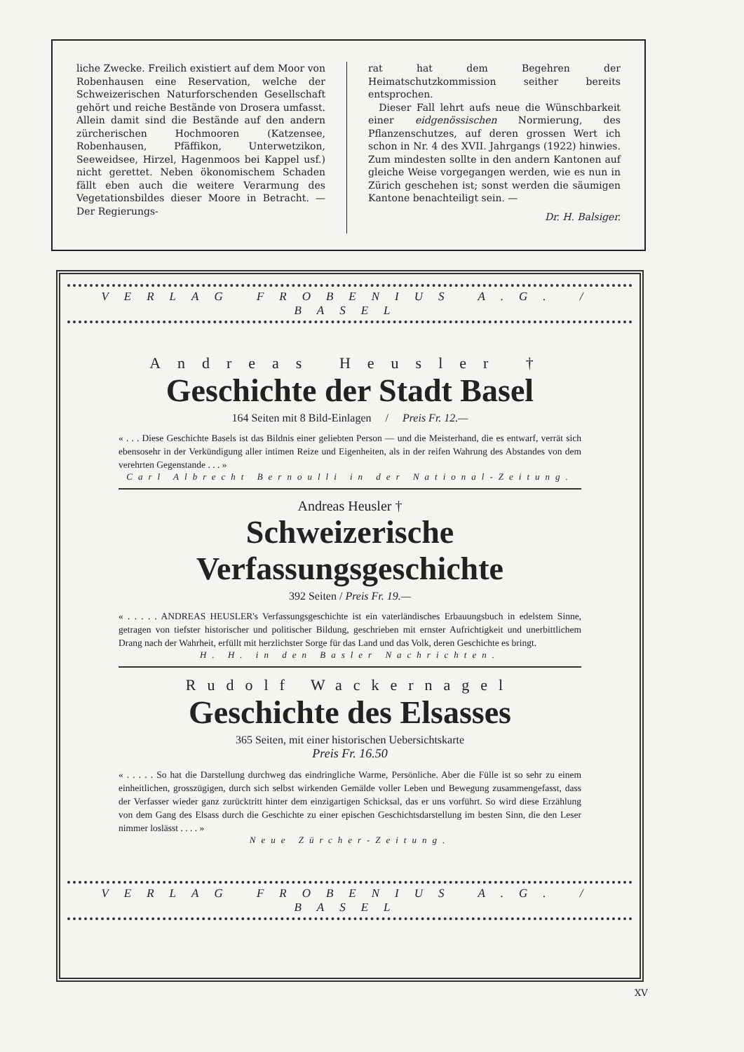liche Zwecke. Freilich existiert auf dem Moor von Robenhausen eine Reservation, welche der Schweizerischen Naturforschenden Gesellschaft gehört und reiche Bestände von Drosera umfasst. Allein damit sind die Bestände auf den andern zürcherischen Hochmooren (Katzensee, Robenhausen, Pfäffikon, Unterwetzikon, Seeweidsee, Hirzel, Hagenmoos bei Kappel usf.) nicht gerettet. Neben ökonomischem Schaden fällt eben auch die weitere Verarmung des Vegetationsbildes dieser Moore in Betracht. — Der Regierungs-
rat hat dem Begehren der Heimatschutzkommission seither bereits entsprochen.
Dieser Fall lehrt aufs neue die Wünschbarkeit einer eidgenössischen Normierung, des Pflanzenschutzes, auf deren grossen Wert ich schon in Nr. 4 des XVII. Jahrgangs (1922) hinwies. Zum mindesten sollte in den andern Kantonen auf gleiche Weise vorgegangen werden, wie es nun in Zürich geschehen ist; sonst werden die säumigen Kantone benachteiligt sein. —
Dr. H. Balsiger.
VERLAG FROBENIUS A.G. / BASEL
Andreas Heusler †
Geschichte der Stadt Basel
164 Seiten mit 8 Bild-Einlagen / Preis Fr. 12.—
« . . . Diese Geschichte Basels ist das Bildnis einer geliebten Person — und die Meisterhand, die es entwarf, verrät sich ebensosehr in der Verkündigung aller intimen Reize und Eigenheiten, als in der reifen Wahrung des Abstandes von dem verehrten Gegenstande . . . »
Carl Albrecht Bernoulli in der National-Zeitung.
Andreas Heusler †
Schweizerische
Verfassungsgeschichte
392 Seiten / Preis Fr. 19.—
« . . . . . ANDREAS HEUSLER's Verfassungsgeschichte ist ein vaterländisches Erbauungsbuch in edelstem Sinne, getragen von tiefster historischer und politischer Bildung, geschrieben mit ernster Aufrichtigkeit und unerbittlichem Drang nach der Wahrheit, erfüllt mit herzlichster Sorge für das Land und das Volk, deren Geschichte es bringt.
H. H. in den Basler Nachrichten.
Rudolf Wackernagel
Geschichte des Elsasses
365 Seiten, mit einer historischen Uebersichtskarte
Preis Fr. 16.50
« . . . . . So hat die Darstellung durchweg das eindringliche Warme, Persönliche. Aber die Fülle ist so sehr zu einem einheitlichen, grosszügigen, durch sich selbst wirkenden Gemälde voller Leben und Bewegung zusammengefasst, dass der Verfasser wieder ganz zurücktritt hinter dem einzigartigen Schicksal, das er uns vorführt. So wird diese Erzählung von dem Gang des Elsass durch die Geschichte zu einer epischen Geschichtsdarstellung im besten Sinn, die den Leser nimmer loslässt . . . . »
Neue Zürcher-Zeitung.
VERLAG FROBENIUS A.G. / BASEL
XV